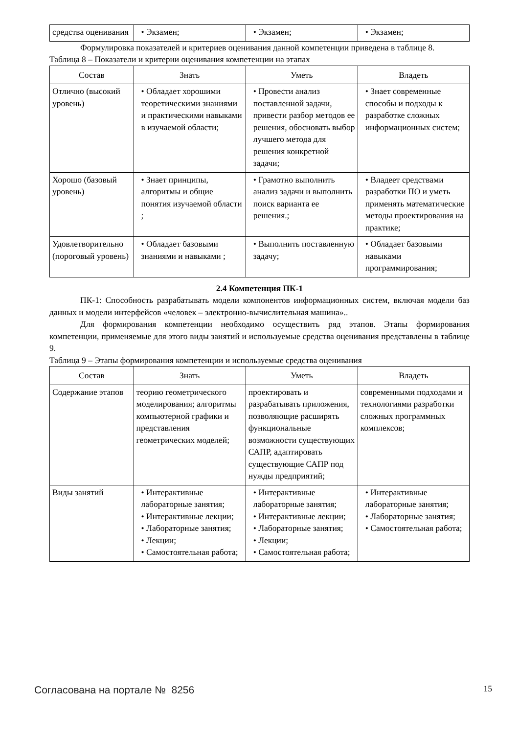| средства оценивания | • Экзамен; | • Экзамен; | • Экзамен; |
Формулировка показателей и критериев оценивания данной компетенции приведена в таблице 8.
Таблица 8 – Показатели и критерии оценивания компетенции на этапах
| Состав | Знать | Уметь | Владеть |
| --- | --- | --- | --- |
| Отлично (высокий уровень) | • Обладает хорошими теоретическими знаниями и практическими навыками в изучаемой области; | • Провести анализ поставленной задачи, привести разбор методов ее решения, обосновать выбор лучшего метода для решения конкретной задачи; | • Знает современные способы и подходы к разработке сложных информационных систем; |
| Хорошо (базовый уровень) | • Знает принципы, алгоритмы и общие понятия изучаемой области ; | • Грамотно выполнить анализ задачи и выполнить поиск варианта ее решения.; | • Владеет средствами разработки ПО и уметь применять математические методы проектирования на практике; |
| Удовлетворительно (пороговый уровень) | • Обладает базовыми знаниями и навыками ; | • Выполнить поставленную задачу; | • Обладает базовыми навыками программирования; |
2.4 Компетенция ПК-1
ПК-1: Способность разрабатывать модели компонентов информационных систем, включая модели баз данных и модели интерфейсов «человек – электронно-вычислительная машина»..
Для формирования компетенции необходимо осуществить ряд этапов. Этапы формирования компетенции, применяемые для этого виды занятий и используемые средства оценивания представлены в таблице 9.
Таблица 9 – Этапы формирования компетенции и используемые средства оценивания
| Состав | Знать | Уметь | Владеть |
| --- | --- | --- | --- |
| Содержание этапов | теорию геометрического моделирования; алгоритмы компьютерной графики и представления геометрических моделей; | проектировать и разрабатывать приложения, позволяющие расширять функциональные возможности существующих САПР, адаптировать существующие САПР под нужды предприятий; | современными подходами и технологиями разработки сложных программных комплексов; |
| Виды занятий | • Интерактивные лабораторные занятия; • Интерактивные лекции; • Лабораторные занятия; • Лекции; • Самостоятельная работа; | • Интерактивные лабораторные занятия; • Интерактивные лекции; • Лабораторные занятия; • Лекции; • Самостоятельная работа; | • Интерактивные лабораторные занятия; • Лабораторные занятия; • Самостоятельная работа; |
Согласована на портале № 8256 15